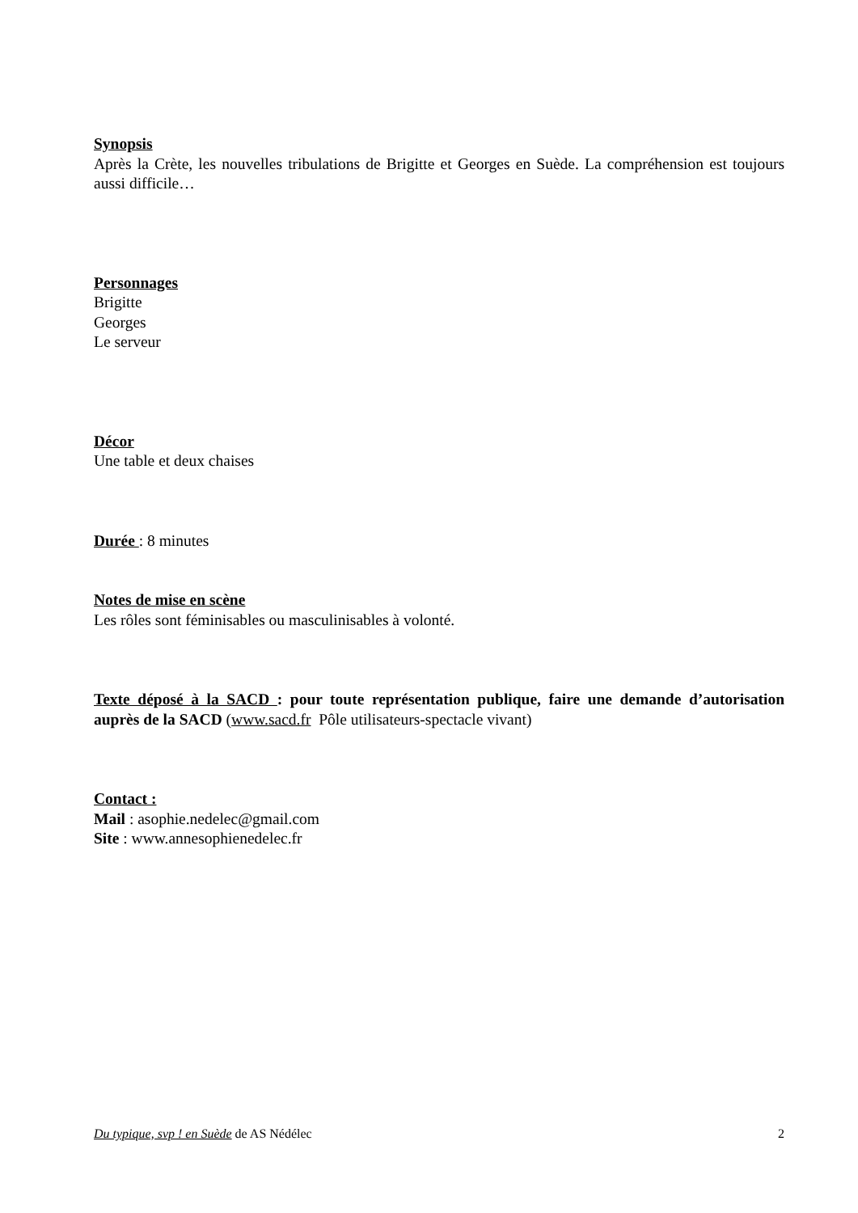Synopsis
Après la Crète, les nouvelles tribulations de Brigitte et Georges en Suède. La compréhension est toujours aussi difficile…
Personnages
Brigitte
Georges
Le serveur
Décor
Une table et deux chaises
Durée : 8 minutes
Notes de mise en scène
Les rôles sont féminisables ou masculinisables à volonté.
Texte déposé à la SACD : pour toute représentation publique, faire une demande d’autorisation auprès de la SACD (www.sacd.fr Pôle utilisateurs-spectacle vivant)
Contact :
Mail : asophie.nedelec@gmail.com
Site : www.annesophienedelec.fr
Du typique, svp ! en Suède de AS Nédélec 2